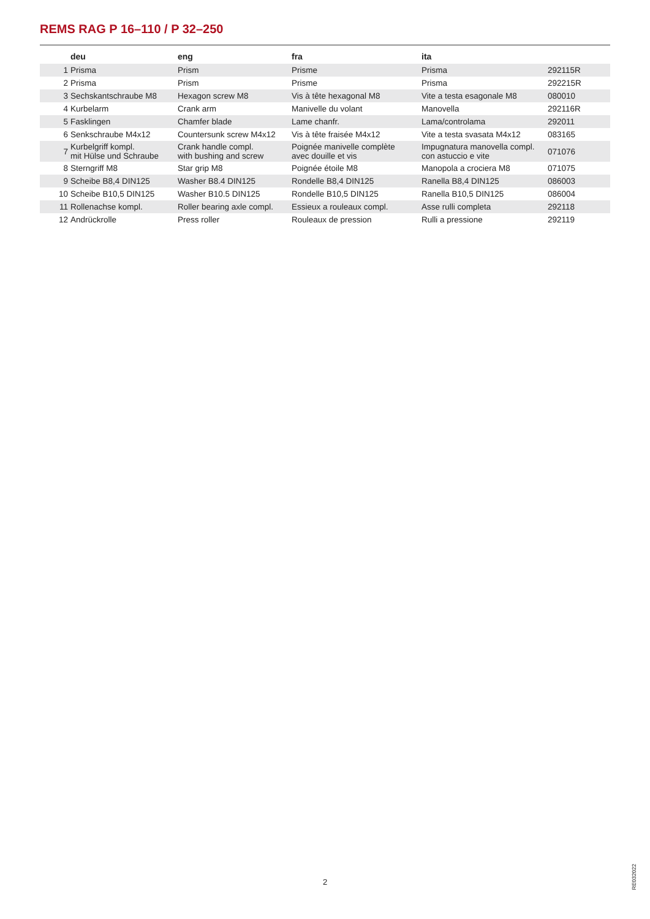REMS RAG P 16–110 / P 32–250
| | deu | eng | fra | ita | |
| --- | --- | --- | --- | --- | --- |
| 1 | Prisma | Prism | Prisme | Prisma | 292115R |
| 2 | Prisma | Prism | Prisme | Prisma | 292215R |
| 3 | Sechskantschraube M8 | Hexagon screw M8 | Vis à tête hexagonal M8 | Vite a testa esagonale M8 | 080010 |
| 4 | Kurbelarm | Crank arm | Manivelle du volant | Manovella | 292116R |
| 5 | Fasklingen | Chamfer blade | Lame chanfr. | Lama/controlama | 292011 |
| 6 | Senkschraube M4x12 | Countersunk screw M4x12 | Vis à tête fraisée M4x12 | Vite a testa svasata M4x12 | 083165 |
| 7 | Kurbelgriff kompl. mit Hülse und Schraube | Crank handle compl. with bushing and screw | Poignée manivelle complète avec douille et vis | Impugnatura manovella compl. con astuccio e vite | 071076 |
| 8 | Sterngriff M8 | Star grip M8 | Poignée étoile M8 | Manopola a crociera M8 | 071075 |
| 9 | Scheibe B8,4 DIN125 | Washer B8.4 DIN125 | Rondelle B8,4 DIN125 | Ranella B8,4 DIN125 | 086003 |
| 10 | Scheibe B10,5 DIN125 | Washer B10.5 DIN125 | Rondelle B10,5 DIN125 | Ranella B10,5 DIN125 | 086004 |
| 11 | Rollenachse kompl. | Roller bearing axle compl. | Essieux a rouleaux compl. | Asse rulli completa | 292118 |
| 12 | Andrückrolle | Press roller | Rouleaux de pression | Rulli a pressione | 292119 |
RE032022
2